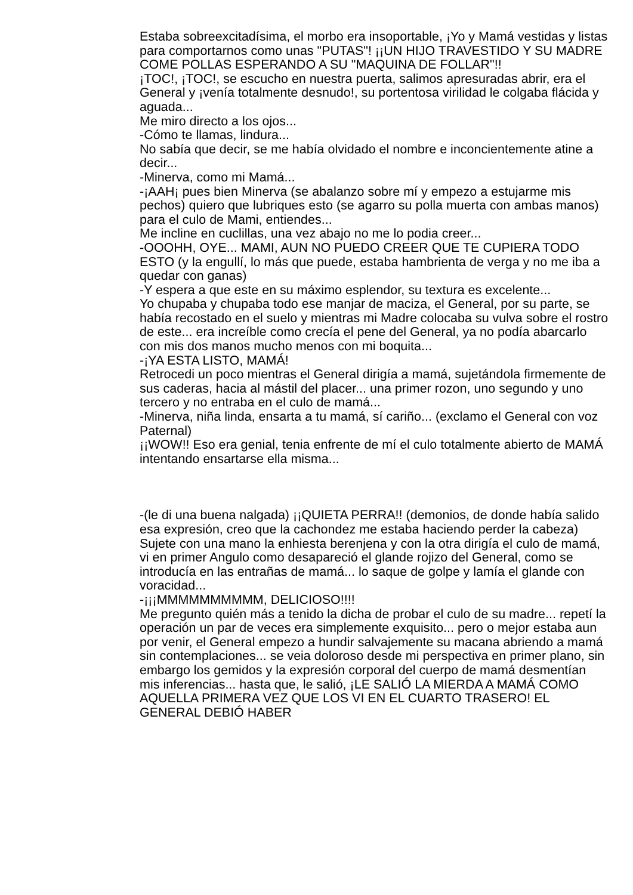Estaba sobreexcitadísima, el morbo era insoportable, ¡Yo y Mamá vestidas y listas para comportarnos como unas "PUTAS"! ¡¡UN HIJO TRAVESTIDO Y SU MADRE COME POLLAS ESPERANDO A SU "MAQUINA DE FOLLAR"!!
¡TOC!, ¡TOC!, se escucho en nuestra puerta, salimos apresuradas abrir, era el General y ¡venía totalmente desnudo!, su portentosa virilidad le colgaba flácida y aguada...
Me miro directo a los ojos...
-Cómo te llamas, lindura...
No sabía que decir, se me había olvidado el nombre e inconcientemente atine a decir...
-Minerva, como mi Mamá...
-¡AAH¡ pues bien Minerva (se abalanzo sobre mí y empezo a estujarme mis pechos) quiero que lubriques esto (se agarro su polla muerta con ambas manos) para el culo de Mami, entiendes...
Me incline en cuclillas, una vez abajo no me lo podia creer...
-OOOHH, OYE... MAMI, AUN NO PUEDO CREER QUE TE CUPIERA TODO ESTO (y la engullí, lo más que puede, estaba hambrienta de verga y no me iba a quedar con ganas)
-Y espera a que este en su máximo esplendor, su textura es excelente...
Yo chupaba y chupaba todo ese manjar de maciza, el General, por su parte, se había recostado en el suelo y mientras mi Madre colocaba su vulva sobre el rostro de este... era increíble como crecía el pene del General, ya no podía abarcarlo con mis dos manos mucho menos con mi boquita...
-¡YA ESTA LISTO, MAMÁ!
Retrocedi un poco mientras el General dirigía a mamá, sujetándola firmemente de sus caderas, hacia al mástil del placer... una primer rozon, uno segundo y uno tercero y no entraba en el culo de mamá...
-Minerva, niña linda, ensarta a tu mamá, sí cariño... (exclamo el General con voz Paternal)
¡¡WOW!! Eso era genial, tenia enfrente de mí el culo totalmente abierto de MAMÁ intentando ensartarse ella misma...
-(le di una buena nalgada) ¡¡QUIETA PERRA!! (demonios, de donde había salido esa expresión, creo que la cachondez me estaba haciendo perder la cabeza)
Sujete con una mano la enhiesta berenjena y con la otra dirigía el culo de mamá, vi en primer Angulo como desapareció el glande rojizo del General, como se introducía en las entrañas de mamá... lo saque de golpe y lamía el glande con voracidad...
-¡¡¡MMMMMMMMMM, DELICIOSO!!!!
Me pregunto quién más a tenido la dicha de probar el culo de su madre... repetí la operación un par de veces era simplemente exquisito... pero o mejor estaba aun por venir, el General empezo a hundir salvajemente su macana abriendo a mamá sin contemplaciones... se veia doloroso desde mi perspectiva en primer plano, sin embargo los gemidos y la expresión corporal del cuerpo de mamá desmentían mis inferencias... hasta que, le salió, ¡LE SALIÓ LA MIERDA A MAMÁ COMO AQUELLA PRIMERA VEZ QUE LOS VI EN EL CUARTO TRASERO! EL GENERAL DEBIÓ HABER